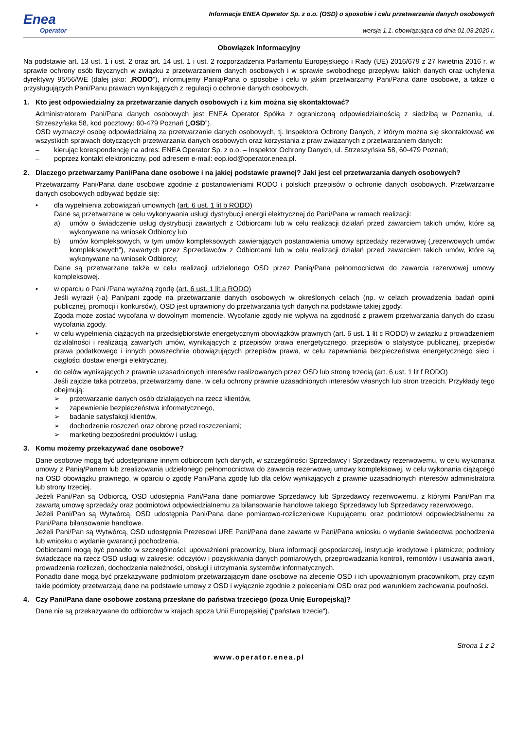Enea
Operator
Informacja ENEA Operator Sp. z o.o. (OSD) o sposobie i celu przetwarzania danych osobowych
wersja 1.1. obowiązująca od dnia 01.03.2020 r.
Obowiązek informacyjny
Na podstawie art. 13 ust. 1 i ust. 2 oraz art. 14 ust. 1 i ust. 2 rozporządzenia Parlamentu Europejskiego i Rady (UE) 2016/679 z 27 kwietnia 2016 r. w sprawie ochrony osób fizycznych w związku z przetwarzaniem danych osobowych i w sprawie swobodnego przepływu takich danych oraz uchylenia dyrektywy 95/56/WE (dalej jako: „RODO”), informujemy Panią/Pana o sposobie i celu w jakim przetwarzamy Pani/Pana dane osobowe, a także o przysługujących Pani/Panu prawach wynikających z regulacji o ochronie danych osobowych.
1. Kto jest odpowiedzialny za przetwarzanie danych osobowych i z kim można się skontaktować?
Administratorem Pani/Pana danych osobowych jest ENEA Operator Spółka z ograniczoną odpowiedzialnością z siedzibą w Poznaniu, ul. Strzeszyńska 58, kod pocztowy: 60-479 Poznań („OSD”).
OSD wyznaczył osobę odpowiedzialną za przetwarzanie danych osobowych, tj. Inspektora Ochrony Danych, z którym można się skontaktować we wszystkich sprawach dotyczących przetwarzania danych osobowych oraz korzystania z praw związanych z przetwarzaniem danych:
– kierując korespondencję na adres: ENEA Operator Sp. z o.o. – Inspektor Ochrony Danych, ul. Strzeszyńska 58, 60-479 Poznań;
– poprzez kontakt elektroniczny, pod adresem e-mail: eop.iod@operator.enea.pl.
2. Dlaczego przetwarzamy Pani/Pana dane osobowe i na jakiej podstawie prawnej? Jaki jest cel przetwarzania danych osobowych?
Przetwarzamy Pani/Pana dane osobowe zgodnie z postanowieniami RODO i polskich przepisów o ochronie danych osobowych. Przetwarzanie danych osobowych odbywać będzie się:
• dla wypełnienia zobowiązań umownych (art. 6 ust. 1 lit b RODO)
Dane są przetwarzane w celu wykonywania usługi dystrybucji energii elektrycznej do Pani/Pana w ramach realizacji:
a) umów o świadczenie usług dystrybucji zawartych z Odbiorcami lub w celu realizacji działań przed zawarciem takich umów, które są wykonywane na wniosek Odbiorcy lub
b) umów kompleksowych, w tym umów kompleksowych zawierających postanowienia umowy sprzedaży rezerwowej („rezerwowych umów kompleksowych”), zawartych przez Sprzedawców z Odbiorcami lub w celu realizacji działań przed zawarciem takich umów, które są wykonywane na wniosek Odbiorcy;
Dane są przetwarzane także w celu realizacji udzielonego OSD przez Panią/Pana pełnomocnictwa do zawarcia rezerwowej umowy kompleksowej.
• w oparciu o Pani /Pana wyraźną zgodę (art. 6 ust. 1 lit a RODO)
Jeśli wyraził (-a) Pan/pani zgodę na przetwarzanie danych osobowych w określonych celach (np. w celach prowadzenia badań opinii publicznej, promocji i konkursów), OSD jest uprawniony do przetwarzania tych danych na podstawie takiej zgody.
Zgoda może zostać wycofana w dowolnym momencie. Wycofanie zgody nie wpływa na zgodność z prawem przetwarzania danych do czasu wycofania zgody.
• w celu wypełnienia ciążących na przedsiębiorstwie energetycznym obowiązków prawnych (art. 6 ust. 1 lit c RODO) w związku z prowadzeniem działalności i realizacją zawartych umów, wynikających z przepisów prawa energetycznego, przepisów o statystyce publicznej, przepisów prawa podatkowego i innych powszechnie obowiązujących przepisów prawa, w celu zapewniania bezpieczeństwa energetycznego sieci i ciągłości dostaw energii elektrycznej,
• do celów wynikających z prawnie uzasadnionych interesów realizowanych przez OSD lub stronę trzecią (art. 6 ust. 1 lit f RODO)
Jeśli zajdzie taka potrzeba, przetwarzamy dane, w celu ochrony prawnie uzasadnionych interesów własnych lub stron trzecich. Przykłady tego obejmują:
➢ przetwarzanie danych osób działających na rzecz klientów,
➢ zapewnienie bezpieczeństwa informatycznego,
➢ badanie satysfakcji klientów,
➢ dochodzenie roszczeń oraz obronę przed roszczeniami;
➢ marketing bezpośredni produktów i usług.
3. Komu możemy przekazywać dane osobowe?
Dane osobowe mogą być udostępniane innym odbiorcom tych danych, w szczególności Sprzedawcy i Sprzedawcy rezerwowemu, w celu wykonania umowy z Panią/Panem lub zrealizowania udzielonego pełnomocnictwa do zawarcia rezerwowej umowy kompleksowej, w celu wykonania ciążącego na OSD obowiązku prawnego, w oparciu o zgodę Pani/Pana zgodę lub dla celów wynikających z prawnie uzasadnionych interesów administratora lub strony trzeciej.
Jeżeli Pani/Pan są Odbiorcą, OSD udostępnia Pani/Pana dane pomiarowe Sprzedawcy lub Sprzedawcy rezerwowemu, z którymi Pani/Pan ma zawartą umowę sprzedaży oraz podmiotowi odpowiedzialnemu za bilansowanie handlowe takiego Sprzedawcy lub Sprzedawcy rezerwowego.
Jeżeli Pani/Pan są Wytwórcą, OSD udostępnia Pani/Pana dane pomiarowo-rozliczeniowe Kupującemu oraz podmiotowi odpowiedzialnemu za Pani/Pana bilansowanie handlowe.
Jeżeli Pani/Pan są Wytwórcą, OSD udostępnia Prezesowi URE Pani/Pana dane zawarte w Pani/Pana wniosku o wydanie świadectwa pochodzenia lub wniosku o wydanie gwarancji pochodzenia.
Odbiorcami mogą być ponadto w szczególności: upoważnieni pracownicy, biura informacji gospodarczej, instytucje kredytowe i płatnicze; podmioty świadczące na rzecz OSD usługi w zakresie: odczytów i pozyskiwania danych pomiarowych, przeprowadzania kontroli, remontów i usuwania awarii, prowadzenia rozliczeń, dochodzenia należności, obsługi i utrzymania systemów informatycznych.
Ponadto dane mogą być przekazywane podmiotom przetwarzającym dane osobowe na zlecenie OSD i ich upoważnionym pracownikom, przy czym takie podmioty przetwarzają dane na podstawie umowy z OSD i wyłącznie zgodnie z poleceniami OSD oraz pod warunkiem zachowania poufności.
4. Czy Pani/Pana dane osobowe zostaną przesłane do państwa trzeciego (poza Unię Europejską)?
Dane nie są przekazywane do odbiorców w krajach spoza Unii Europejskiej ("państwa trzecie").
Strona 1 z 2
www.operator.enea.pl